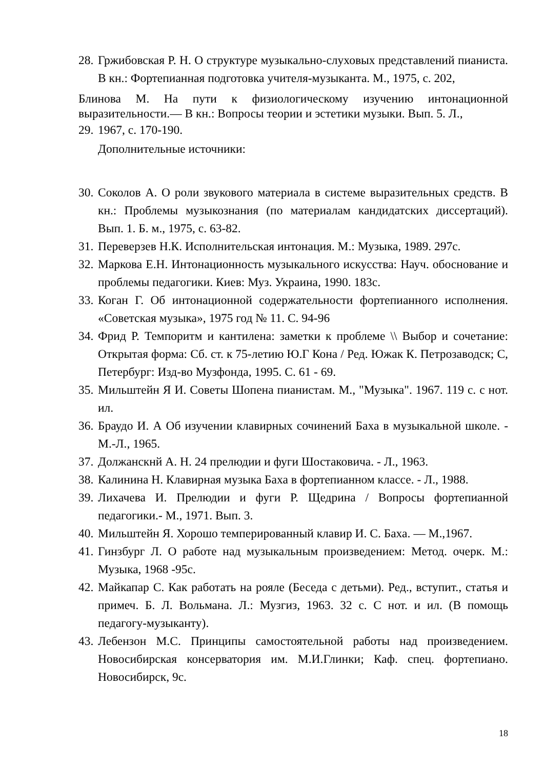28. Гржибовская Р. Н. О структуре музыкально-слуховых представлений пианиста. В кн.: Фортепианная подготовка учителя-музыканта. М., 1975, с. 202,
Блинова М. На пути к физиологическому изучению интонационной выразительности.— В кн.: Вопросы теории и эстетики музыки. Вып. 5. Л.,
29. 1967, с. 170-190.
Дополнительные источники:
30. Соколов А. О роли звукового материала в системе выразительных средств. В кн.: Проблемы музыкознания (по материалам кандидатских диссертаций). Вып. 1. Б. м., 1975, с. 63-82.
31. Переверзев Н.К. Исполнительская интонация. М.: Музыка, 1989. 297с.
32. Маркова Е.Н. Интонационность музыкального искусства: Науч. обоснование и проблемы педагогики. Киев: Муз. Украина, 1990. 183с.
33. Коган Г. Об интонационной содержательности фортепианного исполнения. «Советская музыка», 1975 год № 11. С. 94-96
34. Фрид Р. Темпоритм и кантилена: заметки к проблеме \\ Выбор и сочетание: Открытая форма: Сб. ст. к 75-летию Ю.Г Кона / Ред. Южак К. Петрозаводск; С, Петербург: Изд-во Музфонда, 1995. С. 61 - 69.
35. Мильштейн Я И. Советы Шопена пианистам. М., "Музыка". 1967. 119 с. с нот. ил.
36. Браудо И. А Об изучении клавирных сочинений Баха в музыкальной школе. - М.-Л., 1965.
37. Должанскнй А. Н. 24 прелюдии и фуги Шостаковича. - Л., 1963.
38. Калинина Н. Клавирная музыка Баха в фортепианном классе. - Л., 1988.
39. Лихачева И. Прелюдии и фуги Р. Щедрина / Вопросы фортепианной педагогики.- М., 1971. Вып. 3.
40. Мильштейн Я. Хорошо темперированный клавир И. С. Баха. — М.,1967.
41. Гинзбург Л. О работе над музыкальным произведением: Метод. очерк. М.: Музыка, 1968 -95с.
42. Майкапар С. Как работать на рояле (Беседа с детьми). Ред., вступит., статья и примеч. Б. Л. Вольмана. Л.: Музгиз, 1963. 32 с. С нот. и ил. (В помощь педагогу-музыканту).
43. Лебензон М.С. Принципы самостоятельной работы над произведением. Новосибирская консерватория им. М.И.Глинки; Каф. спец. фортепиано. Новосибирск, 9с.
18